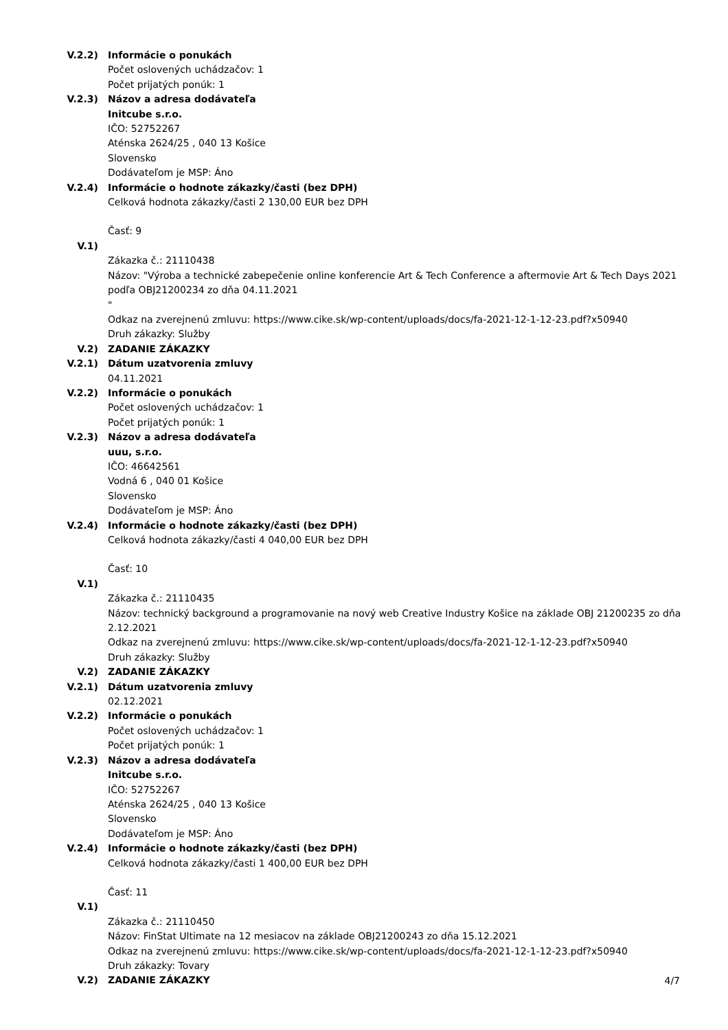V.2.2) Informácie o ponukách
Počet oslovených uchádzačov: 1
Počet prijatých ponúk: 1
V.2.3) Názov a adresa dodávateľa
Initcube s.r.o.
IČO: 52752267
Aténska 2624/25 , 040 13 Košice
Slovensko
Dodávateľom je MSP: Áno
V.2.4) Informácie o hodnote zákazky/časti (bez DPH)
Celková hodnota zákazky/časti 2 130,00 EUR bez DPH
Časť: 9
V.1)
Zákazka č.: 21110438
Názov: "Výroba a technické zabepečenie online konferencie Art & Tech Conference a aftermovie Art & Tech Days 2021 podľa OBJ21200234 zo dňa 04.11.2021
"
Odkaz na zverejnenú zmluvu: https://www.cike.sk/wp-content/uploads/docs/fa-2021-12-1-12-23.pdf?x50940
Druh zákazky: Služby
V.2) ZADANIE ZÁKAZKY
V.2.1) Dátum uzatvorenia zmluvy
04.11.2021
V.2.2) Informácie o ponukách
Počet oslovených uchádzačov: 1
Počet prijatých ponúk: 1
V.2.3) Názov a adresa dodávateľa
uuu, s.r.o.
IČO: 46642561
Vodná 6 , 040 01 Košice
Slovensko
Dodávateľom je MSP: Áno
V.2.4) Informácie o hodnote zákazky/časti (bez DPH)
Celková hodnota zákazky/časti 4 040,00 EUR bez DPH
Časť: 10
V.1)
Zákazka č.: 21110435
Názov: technický background a programovanie na nový web Creative Industry Košice na základe OBJ 21200235 zo dňa 2.12.2021
Odkaz na zverejnenú zmluvu: https://www.cike.sk/wp-content/uploads/docs/fa-2021-12-1-12-23.pdf?x50940
Druh zákazky: Služby
V.2) ZADANIE ZÁKAZKY
V.2.1) Dátum uzatvorenia zmluvy
02.12.2021
V.2.2) Informácie o ponukách
Počet oslovených uchádzačov: 1
Počet prijatých ponúk: 1
V.2.3) Názov a adresa dodávateľa
Initcube s.r.o.
IČO: 52752267
Aténska 2624/25 , 040 13 Košice
Slovensko
Dodávateľom je MSP: Áno
V.2.4) Informácie o hodnote zákazky/časti (bez DPH)
Celková hodnota zákazky/časti 1 400,00 EUR bez DPH
Časť: 11
V.1)
Zákazka č.: 21110450
Názov: FinStat Ultimate na 12 mesiacov na základe OBJ21200243 zo dňa 15.12.2021
Odkaz na zverejnenú zmluvu: https://www.cike.sk/wp-content/uploads/docs/fa-2021-12-1-12-23.pdf?x50940
Druh zákazky: Tovary
V.2) ZADANIE ZÁKAZKY
4/7